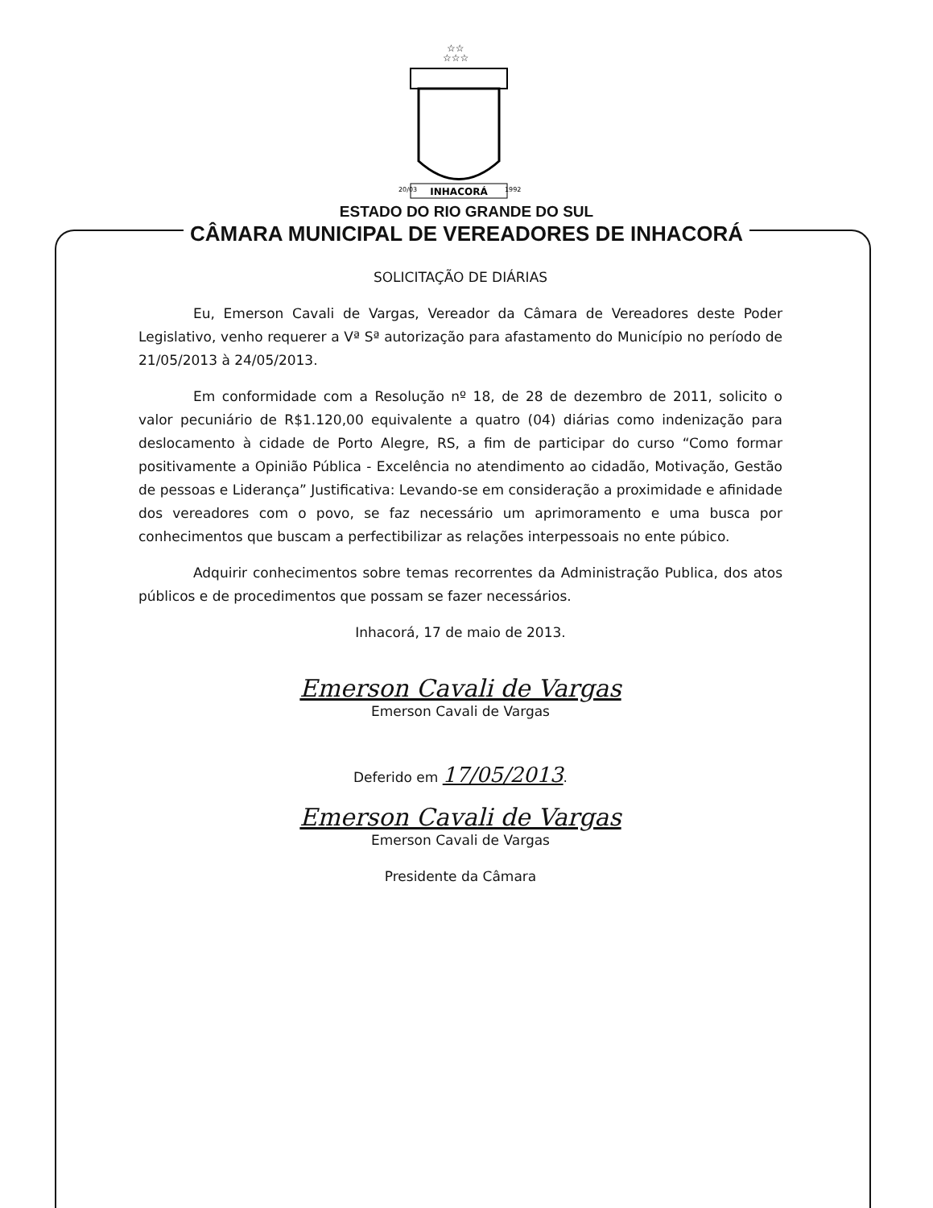☆☆
☆☆☆
INHACORÁ
20/03
1992
ESTADO DO RIO GRANDE DO SUL
CÂMARA MUNICIPAL DE VEREADORES DE INHACORÁ
SOLICITAÇÃO DE DIÁRIAS
Eu, Emerson Cavali de Vargas, Vereador da Câmara de Vereadores deste Poder Legislativo, venho requerer a Vª Sª autorização para afastamento do Município no período de 21/05/2013 à 24/05/2013.
Em conformidade com a Resolução nº 18, de 28 de dezembro de 2011, solicito o valor pecuniário de R$1.120,00 equivalente a quatro (04) diárias como indenização para deslocamento à cidade de Porto Alegre, RS, a fim de participar do curso “Como formar positivamente a Opinião Pública - Excelência no atendimento ao cidadão, Motivação, Gestão de pessoas e Liderança” Justificativa: Levando-se em consideração a proximidade e afinidade dos vereadores com o povo, se faz necessário um aprimoramento e uma busca por conhecimentos que buscam a perfectibilizar as relações interpessoais no ente púbico.
Adquirir conhecimentos sobre temas recorrentes da Administração Publica, dos atos públicos e de procedimentos que possam se fazer necessários.
Inhacorá, 17 de maio de 2013.
Emerson Cavali de Vargas
Emerson Cavali de Vargas
Deferido em 17/05/2013.
Emerson Cavali de Vargas
Emerson Cavali de Vargas
Presidente da Câmara